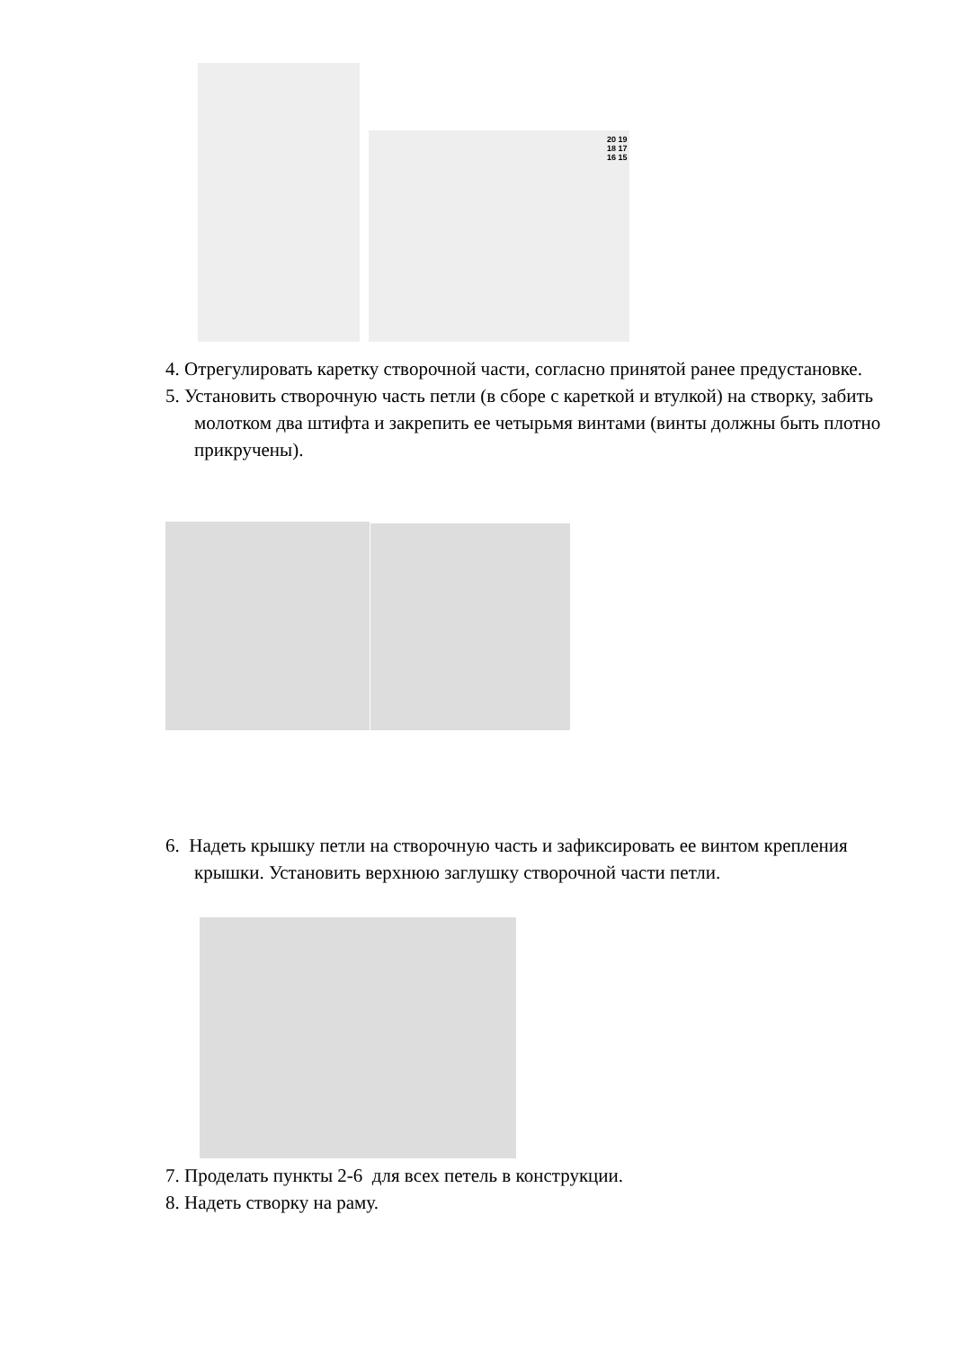20 19 18 17 16 15
4. Отрегулировать каретку створочной части, согласно принятой ранее предустановке.
5. Установить створочную часть петли (в сборе с кареткой и втулкой) на створку, забить молотком два штифта и закрепить ее четырьмя винтами (винты должны быть плотно прикручены).
6. Надеть крышку петли на створочную часть и зафиксировать ее винтом крепления крышки. Установить верхнюю заглушку створочной части петли.
7. Проделать пункты 2-6 для всех петель в конструкции.
8. Надеть створку на раму.